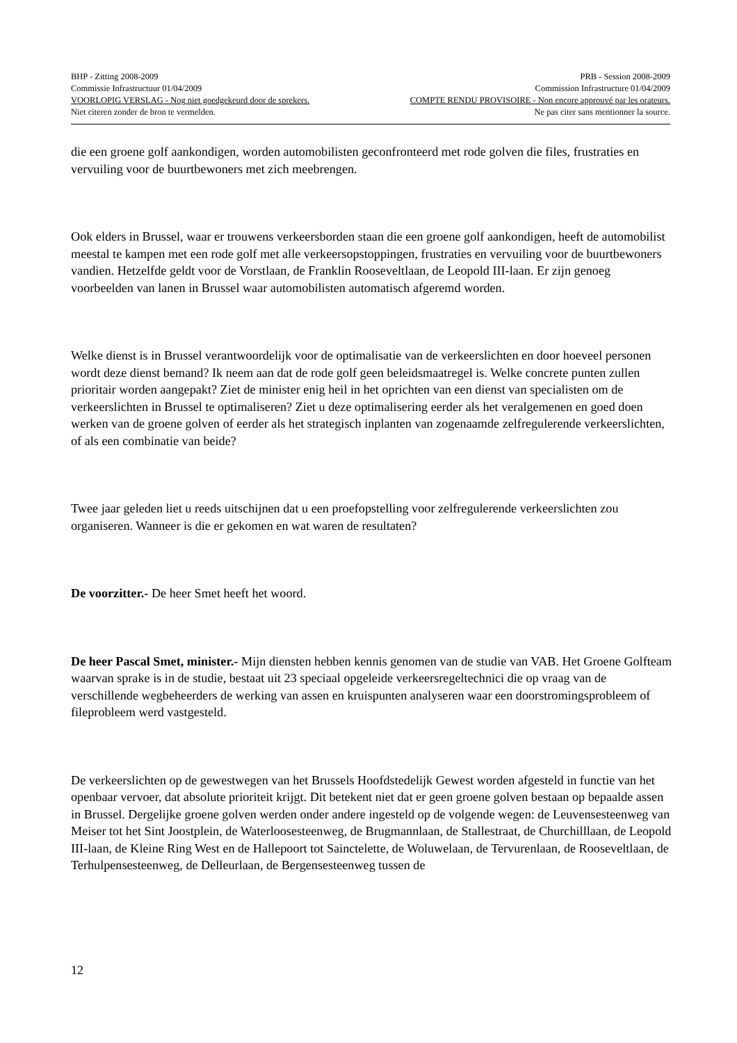BHP - Zitting 2008-2009 PRB - Session 2008-2009
Commissie Infrastructuur 01/04/2009 Commission Infrastructure 01/04/2009
VOORLOPIG VERSLAG - Nog niet goedgekeurd door de sprekers. COMPTE RENDU PROVISOIRE - Non encore approuvé par les orateurs.
Niet citeren zonder de bron te vermelden. Ne pas citer sans mentionner la source.
die een groene golf aankondigen, worden automobilisten geconfronteerd met rode golven die files, frustraties en vervuiling voor de buurtbewoners met zich meebrengen.
Ook elders in Brussel, waar er trouwens verkeersborden staan die een groene golf aankondigen, heeft de automobilist meestal te kampen met een rode golf met alle verkeersopstoppingen, frustraties en vervuiling voor de buurtbewoners vandien. Hetzelfde geldt voor de Vorstlaan, de Franklin Rooseveltlaan, de Leopold III-laan. Er zijn genoeg voorbeelden van lanen in Brussel waar automobilisten automatisch afgeremd worden.
Welke dienst is in Brussel verantwoordelijk voor de optimalisatie van de verkeerslichten en door hoeveel personen wordt deze dienst bemand? Ik neem aan dat de rode golf geen beleidsmaatregel is. Welke concrete punten zullen prioritair worden aangepakt? Ziet de minister enig heil in het oprichten van een dienst van specialisten om de verkeerslichten in Brussel te optimaliseren? Ziet u deze optimalisering eerder als het veralgemenen en goed doen werken van de groene golven of eerder als het strategisch inplanten van zogenaamde zelfregulerende verkeerslichten, of als een combinatie van beide?
Twee jaar geleden liet u reeds uitschijnen dat u een proefopstelling voor zelfregulerende verkeerslichten zou organiseren. Wanneer is die er gekomen en wat waren de resultaten?
De voorzitter.- De heer Smet heeft het woord.
De heer Pascal Smet, minister.- Mijn diensten hebben kennis genomen van de studie van VAB. Het Groene Golfteam waarvan sprake is in de studie, bestaat uit 23 speciaal opgeleide verkeersregeltechnici die op vraag van de verschillende wegbeheerders de werking van assen en kruispunten analyseren waar een doorstromingsprobleem of fileprobleem werd vastgesteld.
De verkeerslichten op de gewestwegen van het Brussels Hoofdstedelijk Gewest worden afgesteld in functie van het openbaar vervoer, dat absolute prioriteit krijgt. Dit betekent niet dat er geen groene golven bestaan op bepaalde assen in Brussel. Dergelijke groene golven werden onder andere ingesteld op de volgende wegen: de Leuvensesteenweg van Meiser tot het Sint Joostplein, de Waterloosesteenweg, de Brugmannlaan, de Stallestraat, de Churchilllaan, de Leopold III-laan, de Kleine Ring West en de Hallepoort tot Sainctelette, de Woluwelaan, de Tervurenlaan, de Rooseveltlaan, de Terhulpensesteenweg, de Delleurlaan, de Bergensesteenweg tussen de
12